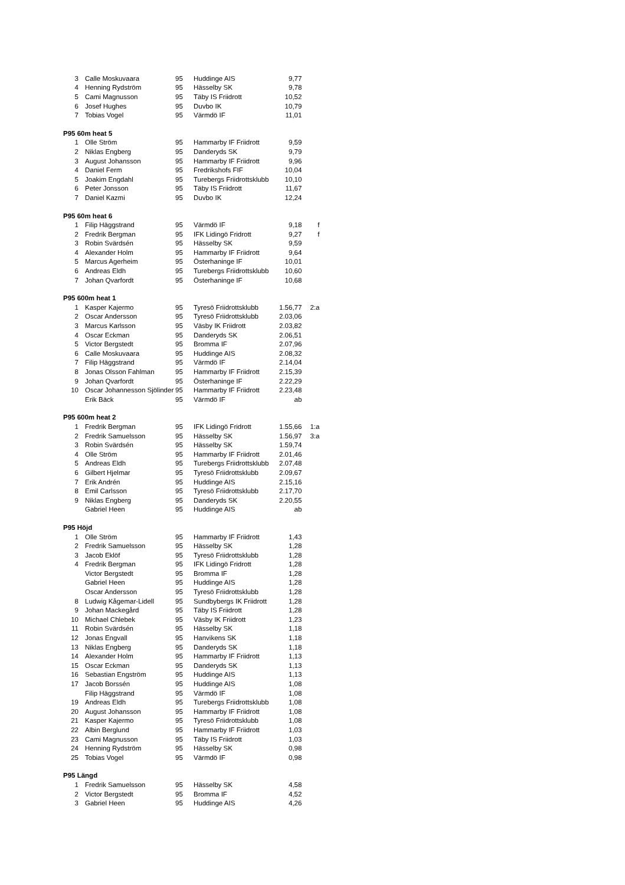| 3 | Calle Moskuvaara | 95 | Huddinge AIS | 9,77 | |
| 4 | Henning Rydström | 95 | Hässelby SK | 9,78 | |
| 5 | Cami Magnusson | 95 | Täby IS Friidrott | 10,52 | |
| 6 | Josef Hughes | 95 | Duvbo IK | 10,79 | |
| 7 | Tobias Vogel | 95 | Värmdö IF | 11,01 | |
| P95 60m heat 5 | | | | | |
| 1 | Olle Ström | 95 | Hammarby IF Friidrott | 9,59 | |
| 2 | Niklas Engberg | 95 | Danderyds SK | 9,79 | |
| 3 | August Johansson | 95 | Hammarby IF Friidrott | 9,96 | |
| 4 | Daniel Ferm | 95 | Fredrikshofs FIF | 10,04 | |
| 5 | Joakim Engdahl | 95 | Turebergs Friidrottsklubb | 10,10 | |
| 6 | Peter Jonsson | 95 | Täby IS Friidrott | 11,67 | |
| 7 | Daniel Kazmi | 95 | Duvbo IK | 12,24 | |
| P95 60m heat 6 | | | | | |
| 1 | Filip Häggstrand | 95 | Värmdö IF | 9,18 | f |
| 2 | Fredrik Bergman | 95 | IFK Lidingö Fridrott | 9,27 | f |
| 3 | Robin Svärdsén | 95 | Hässelby SK | 9,59 | |
| 4 | Alexander Holm | 95 | Hammarby IF Friidrott | 9,64 | |
| 5 | Marcus Agerheim | 95 | Österhaninge IF | 10,01 | |
| 6 | Andreas Eldh | 95 | Turebergs Friidrottsklubb | 10,60 | |
| 7 | Johan Qvarfordt | 95 | Österhaninge IF | 10,68 | |
| P95 600m heat 1 | | | | | |
| 1 | Kasper Kajermo | 95 | Tyresö Friidrottsklubb | 1.56,77 | 2:a |
| 2 | Oscar Andersson | 95 | Tyresö Friidrottsklubb | 2.03,06 | |
| 3 | Marcus Karlsson | 95 | Väsby IK Friidrott | 2.03,82 | |
| 4 | Oscar Eckman | 95 | Danderyds SK | 2.06,51 | |
| 5 | Victor Bergstedt | 95 | Bromma IF | 2.07,96 | |
| 6 | Calle Moskuvaara | 95 | Huddinge AIS | 2.08,32 | |
| 7 | Filip Häggstrand | 95 | Värmdö IF | 2.14,04 | |
| 8 | Jonas Olsson Fahlman | 95 | Hammarby IF Friidrott | 2.15,39 | |
| 9 | Johan Qvarfordt | 95 | Österhaninge IF | 2.22,29 | |
| 10 | Oscar Johannesson Sjölinder | 95 | Hammarby IF Friidrott | 2.23,48 | |
| | Erik Bäck | 95 | Värmdö IF | ab | |
| P95 600m heat 2 | | | | | |
| 1 | Fredrik Bergman | 95 | IFK Lidingö Fridrott | 1.55,66 | 1:a |
| 2 | Fredrik Samuelsson | 95 | Hässelby SK | 1.56,97 | 3:a |
| 3 | Robin Svärdsén | 95 | Hässelby SK | 1.59,74 | |
| 4 | Olle Ström | 95 | Hammarby IF Friidrott | 2.01,46 | |
| 5 | Andreas Eldh | 95 | Turebergs Friidrottsklubb | 2.07,48 | |
| 6 | Gilbert Hjelmar | 95 | Tyresö Friidrottsklubb | 2.09,67 | |
| 7 | Erik Andrén | 95 | Huddinge AIS | 2.15,16 | |
| 8 | Emil Carlsson | 95 | Tyresö Friidrottsklubb | 2.17,70 | |
| 9 | Niklas Engberg | 95 | Danderyds SK | 2.20,55 | |
| | Gabriel Heen | 95 | Huddinge AIS | ab | |
| P95 Höjd | | | | | |
| 1 | Olle Ström | 95 | Hammarby IF Friidrott | 1,43 | |
| 2 | Fredrik Samuelsson | 95 | Hässelby SK | 1,28 | |
| 3 | Jacob Eklöf | 95 | Tyresö Friidrottsklubb | 1,28 | |
| 4 | Fredrik Bergman | 95 | IFK Lidingö Fridrott | 1,28 | |
| | Victor Bergstedt | 95 | Bromma IF | 1,28 | |
| | Gabriel Heen | 95 | Huddinge AIS | 1,28 | |
| | Oscar Andersson | 95 | Tyresö Friidrottsklubb | 1,28 | |
| 8 | Ludwig Kågemar-Lidell | 95 | Sundbybergs IK Friidrott | 1,28 | |
| 9 | Johan Mackegård | 95 | Täby IS Friidrott | 1,28 | |
| 10 | Michael Chlebek | 95 | Väsby IK Friidrott | 1,23 | |
| 11 | Robin Svärdsén | 95 | Hässelby SK | 1,18 | |
| 12 | Jonas Engvall | 95 | Hanvikens SK | 1,18 | |
| 13 | Niklas Engberg | 95 | Danderyds SK | 1,18 | |
| 14 | Alexander Holm | 95 | Hammarby IF Friidrott | 1,13 | |
| 15 | Oscar Eckman | 95 | Danderyds SK | 1,13 | |
| 16 | Sebastian Engström | 95 | Huddinge AIS | 1,13 | |
| 17 | Jacob Borssén | 95 | Huddinge AIS | 1,08 | |
| | Filip Häggstrand | 95 | Värmdö IF | 1,08 | |
| 19 | Andreas Eldh | 95 | Turebergs Friidrottsklubb | 1,08 | |
| 20 | August Johansson | 95 | Hammarby IF Friidrott | 1,08 | |
| 21 | Kasper Kajermo | 95 | Tyresö Friidrottsklubb | 1,08 | |
| 22 | Albin Berglund | 95 | Hammarby IF Friidrott | 1,03 | |
| 23 | Cami Magnusson | 95 | Täby IS Friidrott | 1,03 | |
| 24 | Henning Rydström | 95 | Hässelby SK | 0,98 | |
| 25 | Tobias Vogel | 95 | Värmdö IF | 0,98 | |
| P95 Längd | | | | | |
| 1 | Fredrik Samuelsson | 95 | Hässelby SK | 4,58 | |
| 2 | Victor Bergstedt | 95 | Bromma IF | 4,52 | |
| 3 | Gabriel Heen | 95 | Huddinge AIS | 4,26 | |